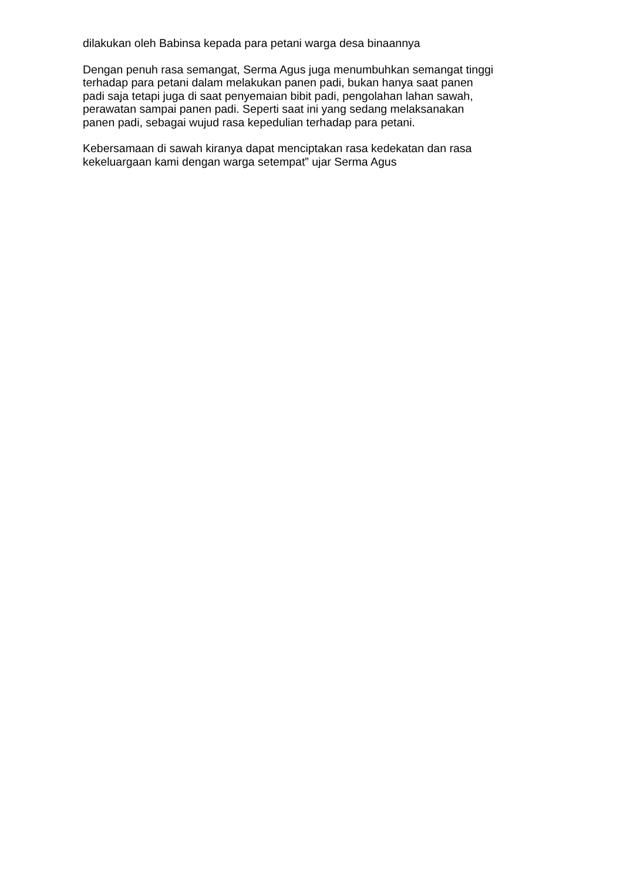dilakukan oleh Babinsa kepada para petani warga desa binaannya
Dengan penuh rasa semangat, Serma Agus juga menumbuhkan semangat tinggi
terhadap para petani dalam melakukan panen padi, bukan hanya saat panen
padi saja tetapi juga di saat penyemaian bibit padi, pengolahan lahan sawah,
perawatan sampai panen padi. Seperti saat ini yang sedang melaksanakan
panen padi, sebagai wujud rasa kepedulian terhadap para petani.
Kebersamaan di sawah kiranya dapat menciptakan rasa kedekatan dan rasa
kekeluargaan kami dengan warga setempat” ujar Serma Agus